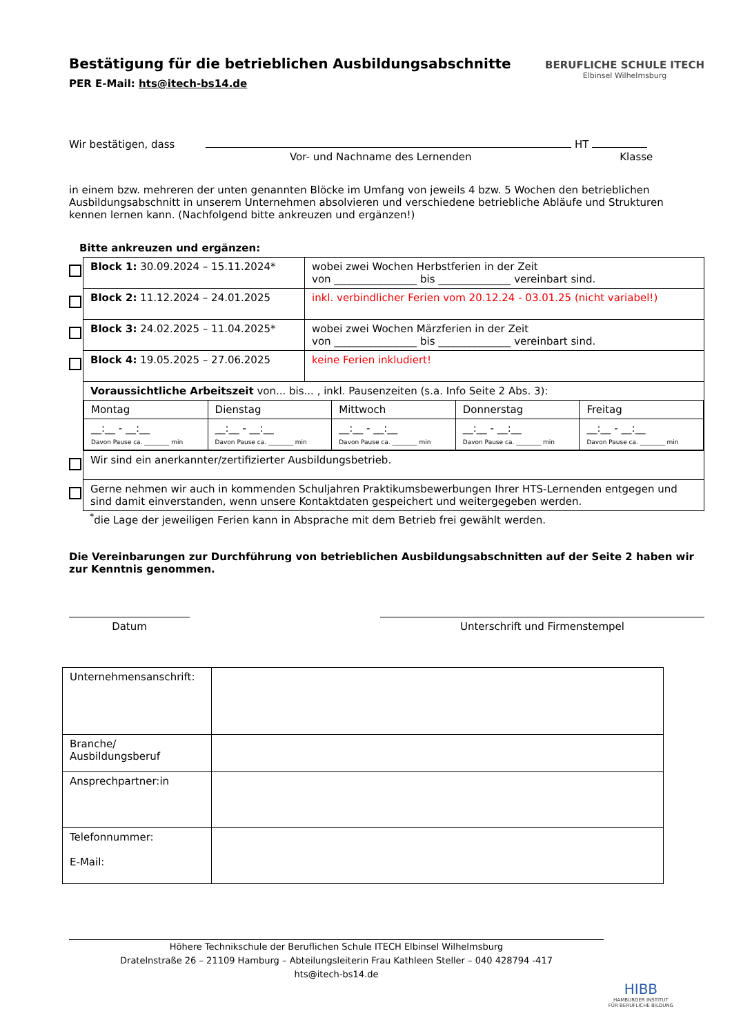BERUFLICHE SCHULE ITECH
Elbinsel Wilhelmsburg
Bestätigung für die betrieblichen Ausbildungsabschnitte
PER E-Mail: hts@itech-bs14.de
Wir bestätigen, dass HT
Vor- und Nachname des Lernenden Klasse
in einem bzw. mehreren der unten genannten Blöcke im Umfang von jeweils 4 bzw. 5 Wochen den betrieblichen Ausbildungsabschnitt in unserem Unternehmen absolvieren und verschiedene betriebliche Abläufe und Strukturen kennen lernen kann. (Nachfolgend bitte ankreuzen und ergänzen!)
Bitte ankreuzen und ergänzen:
| | Block 1: 30.09.2024 – 15.11.2024* | wobei zwei Wochen Herbstferien in der Zeit von ________________ bis ______________ vereinbart sind. |
| | Block 2: 11.12.2024 – 24.01.2025 | inkl. verbindlicher Ferien vom 20.12.24 - 03.01.25 (nicht variabel!) |
| | Block 3: 24.02.2025 – 11.04.2025* | wobei zwei Wochen Märzferien in der Zeit von ________________ bis ______________ vereinbart sind. |
| | Block 4: 19.05.2025 – 27.06.2025 | keine Ferien inkludiert! |
| | Voraussichtliche Arbeitszeit von... bis... , inkl. Pausenzeiten (s.a. Info Seite 2 Abs. 3): / Montag / Dienstag / Mittwoch / Donnerstag / Freitag / / __:__ - __:__ Davon Pause ca. ________ min / __:__ - __:__ Davon Pause ca. ________ min / __:__ - __:__ Davon Pause ca. ________ min / __:__ - __:__ Davon Pause ca. ________ min / __:__ - __:__ Davon Pause ca. ________ min / | |
| | Wir sind ein anerkannter/zertifizierter Ausbildungsbetrieb. | |
| | Gerne nehmen wir auch in kommenden Schuljahren Praktikumsbewerbungen Ihrer HTS-Lernenden entgegen und sind damit einverstanden, wenn unsere Kontaktdaten gespeichert und weitergegeben werden. | |
<sup>*</sup> die Lage der jeweiligen Ferien kann in Absprache mit dem Betrieb frei gewählt werden.
Die Vereinbarungen zur Durchführung von betrieblichen Ausbildungsabschnitten auf der Seite 2 haben wir zur Kenntnis genommen.
Datum Unterschrift und Firmenstempel
| Unternehmensanschrift: | |
| Branche/ Ausbildungsberuf | |
| Ansprechpartner:in | |
| Telefonnummer: E-Mail: | |
Höhere Technikschule der Beruflichen Schule ITECH Elbinsel Wilhelmsburg
Dratelnstraße 26 – 21109 Hamburg – Abteilungsleiterin Frau Kathleen Steller – 040 428794 -417
hts@itech-bs14.de
HIBB
HAMBURGER INSTITUT
FÜR BERUFLICHE BILDUNG